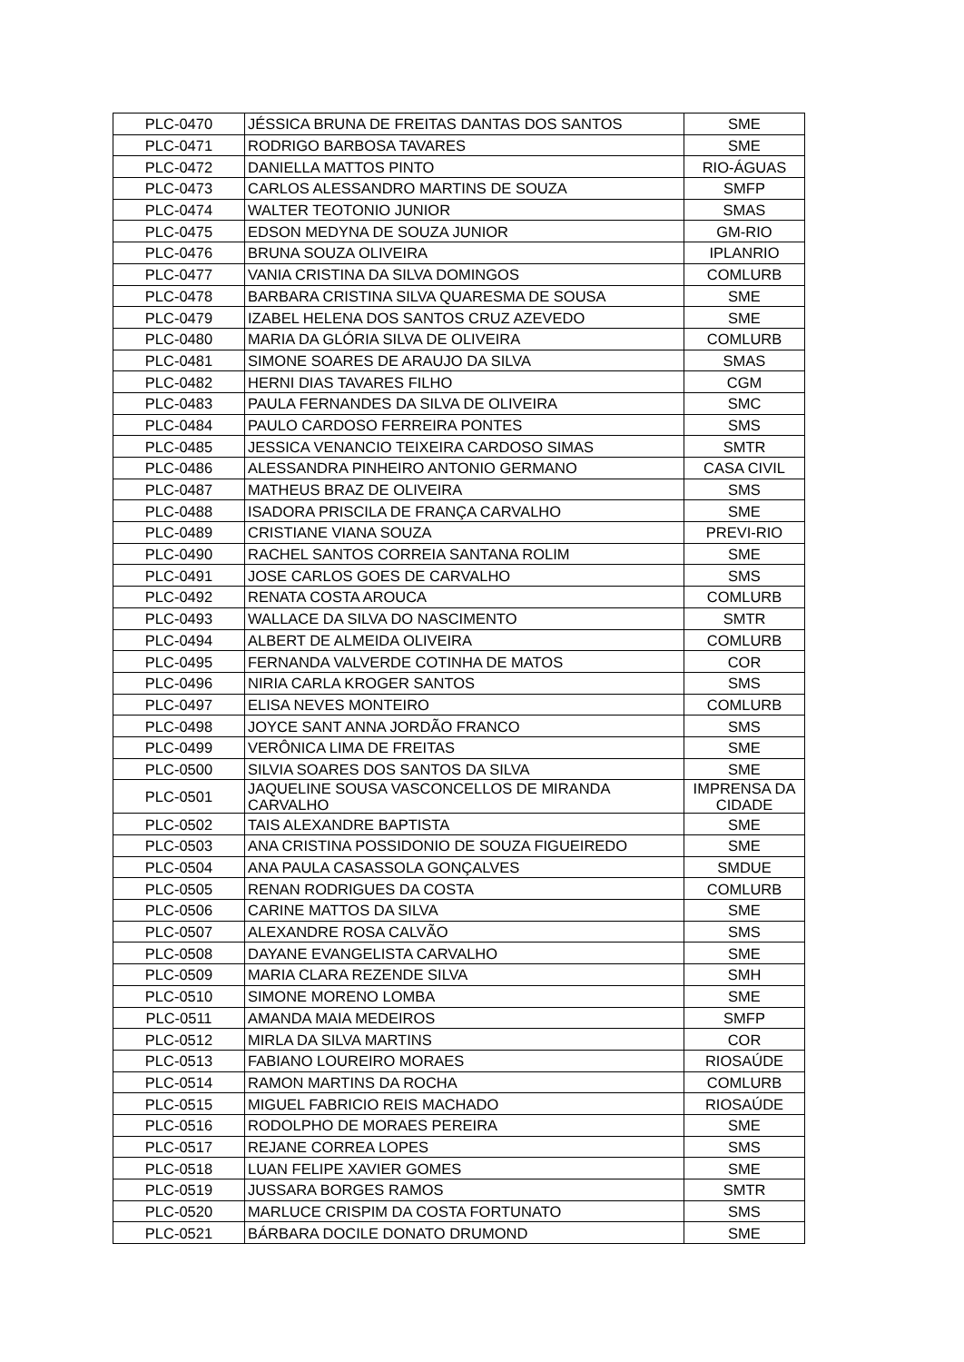| PLC-0470 | JÉSSICA BRUNA DE FREITAS DANTAS DOS SANTOS | SME |
| PLC-0471 | RODRIGO BARBOSA TAVARES | SME |
| PLC-0472 | DANIELLA MATTOS PINTO | RIO-ÁGUAS |
| PLC-0473 | CARLOS ALESSANDRO MARTINS DE SOUZA | SMFP |
| PLC-0474 | WALTER TEOTONIO JUNIOR | SMAS |
| PLC-0475 | EDSON MEDYNA DE SOUZA JUNIOR | GM-RIO |
| PLC-0476 | BRUNA SOUZA OLIVEIRA | IPLANRIO |
| PLC-0477 | VANIA CRISTINA DA SILVA DOMINGOS | COMLURB |
| PLC-0478 | BARBARA CRISTINA SILVA QUARESMA DE SOUSA | SME |
| PLC-0479 | IZABEL HELENA DOS SANTOS CRUZ AZEVEDO | SME |
| PLC-0480 | MARIA DA GLÓRIA SILVA DE OLIVEIRA | COMLURB |
| PLC-0481 | SIMONE SOARES DE ARAUJO DA SILVA | SMAS |
| PLC-0482 | HERNI DIAS TAVARES FILHO | CGM |
| PLC-0483 | PAULA FERNANDES DA SILVA DE OLIVEIRA | SMC |
| PLC-0484 | PAULO CARDOSO FERREIRA PONTES | SMS |
| PLC-0485 | JESSICA VENANCIO TEIXEIRA CARDOSO SIMAS | SMTR |
| PLC-0486 | ALESSANDRA PINHEIRO ANTONIO GERMANO | CASA CIVIL |
| PLC-0487 | MATHEUS BRAZ DE OLIVEIRA | SMS |
| PLC-0488 | ISADORA PRISCILA DE FRANÇA CARVALHO | SME |
| PLC-0489 | CRISTIANE VIANA SOUZA | PREVI-RIO |
| PLC-0490 | RACHEL SANTOS CORREIA SANTANA ROLIM | SME |
| PLC-0491 | JOSE CARLOS GOES DE CARVALHO | SMS |
| PLC-0492 | RENATA COSTA AROUCA | COMLURB |
| PLC-0493 | WALLACE DA SILVA DO NASCIMENTO | SMTR |
| PLC-0494 | ALBERT DE ALMEIDA OLIVEIRA | COMLURB |
| PLC-0495 | FERNANDA VALVERDE COTINHA DE MATOS | COR |
| PLC-0496 | NIRIA CARLA KROGER SANTOS | SMS |
| PLC-0497 | ELISA NEVES MONTEIRO | COMLURB |
| PLC-0498 | JOYCE SANT ANNA JORDÃO FRANCO | SMS |
| PLC-0499 | VERÔNICA LIMA DE FREITAS | SME |
| PLC-0500 | SILVIA SOARES DOS SANTOS DA SILVA | SME |
| PLC-0501 | JAQUELINE SOUSA VASCONCELLOS DE MIRANDA CARVALHO | IMPRENSA DA CIDADE |
| PLC-0502 | TAIS ALEXANDRE BAPTISTA | SME |
| PLC-0503 | ANA CRISTINA POSSIDONIO DE SOUZA FIGUEIREDO | SME |
| PLC-0504 | ANA PAULA CASASSOLA GONÇALVES | SMDUE |
| PLC-0505 | RENAN RODRIGUES DA COSTA | COMLURB |
| PLC-0506 | CARINE MATTOS DA SILVA | SME |
| PLC-0507 | ALEXANDRE ROSA CALVÃO | SMS |
| PLC-0508 | DAYANE EVANGELISTA CARVALHO | SME |
| PLC-0509 | MARIA CLARA REZENDE SILVA | SMH |
| PLC-0510 | SIMONE MORENO LOMBA | SME |
| PLC-0511 | AMANDA MAIA MEDEIROS | SMFP |
| PLC-0512 | MIRLA DA SILVA MARTINS | COR |
| PLC-0513 | FABIANO LOUREIRO MORAES | RIOSAÚDE |
| PLC-0514 | RAMON MARTINS DA ROCHA | COMLURB |
| PLC-0515 | MIGUEL FABRICIO REIS MACHADO | RIOSAÚDE |
| PLC-0516 | RODOLPHO DE MORAES PEREIRA | SME |
| PLC-0517 | REJANE CORREA LOPES | SMS |
| PLC-0518 | LUAN FELIPE XAVIER GOMES | SME |
| PLC-0519 | JUSSARA BORGES RAMOS | SMTR |
| PLC-0520 | MARLUCE CRISPIM DA COSTA FORTUNATO | SMS |
| PLC-0521 | BÁRBARA DOCILE DONATO DRUMOND | SME |